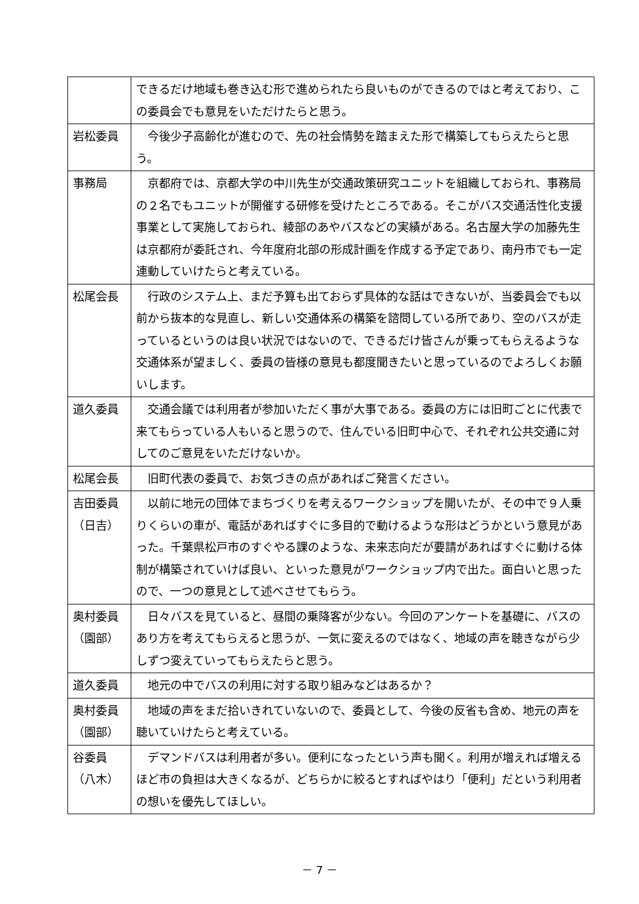| | できるだけ地域も巻き込む形で進められたら良いものができるのではと考えており、この委員会でも意見をいただけたらと思う。 |
| 岩松委員 | 今後少子高齢化が進むので、先の社会情勢を踏まえた形で構築してもらえたらと思う。 |
| 事務局 | 京都府では、京都大学の中川先生が交通政策研究ユニットを組織しておられ、事務局の２名でもユニットが開催する研修を受けたところである。そこがバス交通活性化支援事業として実施しておられ、綾部のあやバスなどの実績がある。名古屋大学の加藤先生は京都府が委託され、今年度府北部の形成計画を作成する予定であり、南丹市でも一定連動していけたらと考えている。 |
| 松尾会長 | 行政のシステム上、まだ予算も出ておらず具体的な話はできないが、当委員会でも以前から抜本的な見直し、新しい交通体系の構築を諮問している所であり、空のバスが走っているというのは良い状況ではないので、できるだけ皆さんが乗ってもらえるような交通体系が望ましく、委員の皆様の意見も都度聞きたいと思っているのでよろしくお願いします。 |
| 道久委員 | 交通会議では利用者が参加いただく事が大事である。委員の方には旧町ごとに代表で来てもらっている人もいると思うので、住んでいる旧町中心で、それぞれ公共交通に対してのご意見をいただけないか。 |
| 松尾会長 | 旧町代表の委員で、お気づきの点があればご発言ください。 |
| 吉田委員 （日吉） | 以前に地元の団体でまちづくりを考えるワークショップを開いたが、その中で９人乗りくらいの車が、電話があればすぐに多目的で動けるような形はどうかという意見があった。千葉県松戸市のすぐやる課のような、未来志向だが要請があればすぐに動ける体制が構築されていけば良い、といった意見がワークショップ内で出た。面白いと思ったので、一つの意見として述べさせてもらう。 |
| 奥村委員 （園部） | 日々バスを見ていると、昼間の乗降客が少ない。今回のアンケートを基礎に、バスのあり方を考えてもらえると思うが、一気に変えるのではなく、地域の声を聴きながら少しずつ変えていってもらえたらと思う。 |
| 道久委員 | 地元の中でバスの利用に対する取り組みなどはあるか？ |
| 奥村委員 （園部） | 地域の声をまだ拾いきれていないので、委員として、今後の反省も含め、地元の声を聴いていけたらと考えている。 |
| 谷委員 （八木） | デマンドバスは利用者が多い。便利になったという声も聞く。利用が増えれば増えるほど市の負担は大きくなるが、どちらかに絞るとすればやはり「便利」だという利用者の想いを優先してほしい。 |
－ 7 －